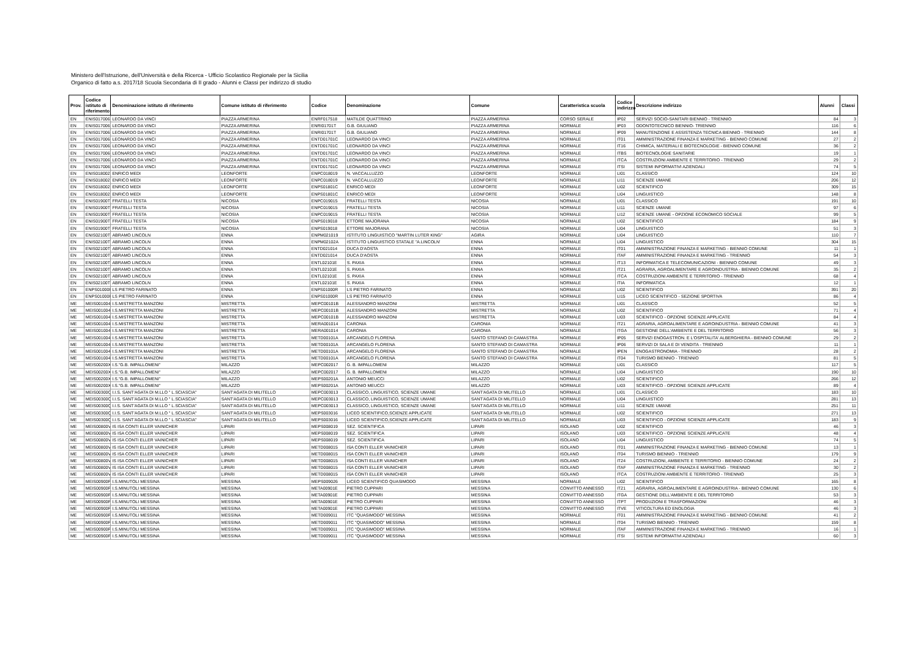Ministero dell'Istruzione, dell'Università e della Ricerca - Ufficio Scolastico Regionale per la Sicilia
Organico di fatto a.s. 2017/18 Scuola Secondaria di II grado - Alunni e Classi per indirizzo di studio
| Prov. | Codice istituto di riferimento | Denominazione istituto di riferimento | Comune istituto di riferimento | Codice | Denominazione | Comune | Caratteristica scuola | Codice indirizzo | Descrizione indirizzo | Alunni | Classi |
| --- | --- | --- | --- | --- | --- | --- | --- | --- | --- | --- | --- |
| EN | ENIS017006 | LEONARDO DA VINCI | PIAZZA ARMERINA | ENRF017518 | MATILDE QUATTRINO | PIAZZA ARMERINA | CORSO SERALE | IP02 | SERVIZI SOCIO-SANITARI BIENNIO - TRIENNIO | 84 | 3 |
| EN | ENIS017006 | LEONARDO DA VINCI | PIAZZA ARMERINA | ENRI01701T | G.B. GIULIANO | PIAZZA ARMERINA | NORMALE | IP03 | ODONTOTECNICO BIENNIO- TRIENNIO | 116 | 6 |
| EN | ENIS017006 | LEONARDO DA VINCI | PIAZZA ARMERINA | ENRI01701T | G.B. GIULIANO | PIAZZA ARMERINA | NORMALE | IP09 | MANUTENZIONE E ASSISTENZA TECNICA BIENNIO - TRIENNIO | 144 | 8 |
| EN | ENIS017006 | LEONARDO DA VINCI | PIAZZA ARMERINA | ENTD01701C | LEONARDO DA VINCI | PIAZZA ARMERINA | NORMALE | IT01 | AMMINISTRAZIONE FINANZA E MARKETING - BIENNIO COMUNE | 27 | 2 |
| EN | ENIS017006 | LEONARDO DA VINCI | PIAZZA ARMERINA | ENTD01701C | LEONARDO DA VINCI | PIAZZA ARMERINA | NORMALE | IT16 | CHIMICA, MATERIALI E BIOTECNOLOGIE - BIENNIO COMUNE | 36 | 2 |
| EN | ENIS017006 | LEONARDO DA VINCI | PIAZZA ARMERINA | ENTD01701C | LEONARDO DA VINCI | PIAZZA ARMERINA | NORMALE | ITBS | BIOTECNOLOGIE SANITARIE | 19 | 1 |
| EN | ENIS017006 | LEONARDO DA VINCI | PIAZZA ARMERINA | ENTD01701C | LEONARDO DA VINCI | PIAZZA ARMERINA | NORMALE | ITCA | COSTRUZIONI AMBIENTE E TERRITORIO - TRIENNIO | 29 | 2 |
| EN | ENIS017006 | LEONARDO DA VINCI | PIAZZA ARMERINA | ENTD01701C | LEONARDO DA VINCI | PIAZZA ARMERINA | NORMALE | ITSI | SISTEMI INFORMATIVI AZIENDALI | 74 | 5 |
| EN | ENIS018002 | ENRICO MEDI | LEONFORTE | ENPC018019 | N. VACCALLUZZO | LEONFORTE | NORMALE | LI01 | CLASSICO | 124 | 10 |
| EN | ENIS018002 | ENRICO MEDI | LEONFORTE | ENPC018019 | N. VACCALLUZZO | LEONFORTE | NORMALE | LI11 | SCIENZE UMANE | 206 | 12 |
| EN | ENIS018002 | ENRICO MEDI | LEONFORTE | ENPS01801C | ENRICO MEDI | LEONFORTE | NORMALE | LI02 | SCIENTIFICO | 309 | 15 |
| EN | ENIS018002 | ENRICO MEDI | LEONFORTE | ENPS01801C | ENRICO MEDI | LEONFORTE | NORMALE | LI04 | LINGUISTICO | 148 | 8 |
| EN | ENIS01900T | FRATELLI TESTA | NICOSIA | ENPC019015 | FRATELLI TESTA | NICOSIA | NORMALE | LI01 | CLASSICO | 191 | 10 |
| EN | ENIS01900T | FRATELLI TESTA | NICOSIA | ENPC019015 | FRATELLI TESTA | NICOSIA | NORMALE | LI11 | SCIENZE UMANE | 97 | 6 |
| EN | ENIS01900T | FRATELLI TESTA | NICOSIA | ENPC019015 | FRATELLI TESTA | NICOSIA | NORMALE | LI12 | SCIENZE UMANE - OPZIONE ECONOMICO SOCIALE | 99 | 5 |
| EN | ENIS01900T | FRATELLI TESTA | NICOSIA | ENPS019018 | ETTORE MAJORANA | NICOSIA | NORMALE | LI02 | SCIENTIFICO | 184 | 9 |
| EN | ENIS01900T | FRATELLI TESTA | NICOSIA | ENPS019018 | ETTORE MAJORANA | NICOSIA | NORMALE | LI04 | LINGUISTICO | 51 | 3 |
| EN | ENIS02100T | ABRAMO LINCOLN | ENNA | ENPM021019 | ISTITUTO LINGUISTICO "MARTIN LUTER KING" | AGIRA | NORMALE | LI04 | LINGUISTICO | 110 | 7 |
| EN | ENIS02100T | ABRAMO LINCOLN | ENNA | ENPM02102A | ISTITUTO LINGUISTICO STATALE "A.LINCOLN' | ENNA | NORMALE | LI04 | LINGUISTICO | 304 | 15 |
| EN | ENIS02100T | ABRAMO LINCOLN | ENNA | ENTD021014 | DUCA D'AOSTA | ENNA | NORMALE | IT01 | AMMINISTRAZIONE FINANZA E MARKETING - BIENNIO COMUNE | 11 | 1 |
| EN | ENIS02100T | ABRAMO LINCOLN | ENNA | ENTD021014 | DUCA D'AOSTA | ENNA | NORMALE | ITAF | AMMINISTRAZIONE FINANZA E MARKETING - TRIENNIO | 54 | 3 |
| EN | ENIS02100T | ABRAMO LINCOLN | ENNA | ENTL02101E | S. PAXIA | ENNA | NORMALE | IT13 | INFORMATICA E TELECOMUNICAZIONI - BIENNIO COMUNE | 49 | 3 |
| EN | ENIS02100T | ABRAMO LINCOLN | ENNA | ENTL02101E | S. PAXIA | ENNA | NORMALE | IT21 | AGRARIA, AGROALIMENTARE E AGROINDUSTRIA - BIENNIO COMUNE | 35 | 2 |
| EN | ENIS02100T | ABRAMO LINCOLN | ENNA | ENTL02101E | S. PAXIA | ENNA | NORMALE | ITCA | COSTRUZIONI AMBIENTE E TERRITORIO - TRIENNIO | 68 | 4 |
| EN | ENIS02100T | ABRAMO LINCOLN | ENNA | ENTL02101E | S. PAXIA | ENNA | NORMALE | ITIA | INFORMATICA | 12 | 1 |
| EN | ENPS01000R | LS PIETRO FARINATO | ENNA | ENPS01000R | LS PIETRO FARINATO | ENNA | NORMALE | LI02 | SCIENTIFICO | 391 | 20 |
| EN | ENPS01000R | LS PIETRO FARINATO | ENNA | ENPS01000R | LS PIETRO FARINATO | ENNA | NORMALE | LI15 | LICEO SCIENTIFICO - SEZIONE SPORTIVA | 86 | 4 |
| ME | MEIS001004 | I.S.MISTRETTA MANZONI | MISTRETTA | MEPC00101B | ALESSANDRO MANZONI | MISTRETTA | NORMALE | LI01 | CLASSICO | 52 | 5 |
| ME | MEIS001004 | I.S.MISTRETTA MANZONI | MISTRETTA | MEPC00101B | ALESSANDRO MANZONI | MISTRETTA | NORMALE | LI02 | SCIENTIFICO | 71 | 4 |
| ME | MEIS001004 | I.S.MISTRETTA MANZONI | MISTRETTA | MEPC00101B | ALESSANDRO MANZONI | MISTRETTA | NORMALE | LI03 | SCIENTIFICO - OPZIONE SCIENZE APPLICATE | 84 | 4 |
| ME | MEIS001004 | I.S.MISTRETTA MANZONI | MISTRETTA | MERA001014 | CARONIA | CARONIA | NORMALE | IT21 | AGRARIA, AGROALIMENTARE E AGROINDUSTRIA - BIENNIO COMUNE | 41 | 3 |
| ME | MEIS001004 | I.S.MISTRETTA MANZONI | MISTRETTA | MERA001014 | CARONIA | CARONIA | NORMALE | ITGA | GESTIONE DELL'AMBIENTE E DEL TERRITORIO | 56 | 3 |
| ME | MEIS001004 | I.S.MISTRETTA MANZONI | MISTRETTA | METD00101A | ARCANGELO FLORENA | SANTO STEFANO DI CAMASTRA | NORMALE | IP05 | SERVIZI ENOGASTRON. E L'OSPITALITA' ALBERGHIERA - BIENNIO COMUNE | 29 | 2 |
| ME | MEIS001004 | I.S.MISTRETTA MANZONI | MISTRETTA | METD00101A | ARCANGELO FLORENA | SANTO STEFANO DI CAMASTRA | NORMALE | IP06 | SERVIZI DI SALA E DI VENDITA - TRIENNIO | 11 | 1 |
| ME | MEIS001004 | I.S.MISTRETTA MANZONI | MISTRETTA | METD00101A | ARCANGELO FLORENA | SANTO STEFANO DI CAMASTRA | NORMALE | IPEN | ENOGASTRONOMIA - TRIENNIO | 28 | 2 |
| ME | MEIS001004 | I.S.MISTRETTA MANZONI | MISTRETTA | METD00101A | ARCANGELO FLORENA | SANTO STEFANO DI CAMASTRA | NORMALE | IT04 | TURISMO BIENNIO - TRIENNIO | 81 | 5 |
| ME | MEIS00200X | I.S."G.B. IMPALLOMENI" | MILAZZO | MEPC002017 | G. B. IMPALLOMENI | MILAZZO | NORMALE | LI01 | CLASSICO | 117 | 5 |
| ME | MEIS00200X | I.S."G.B. IMPALLOMENI" | MILAZZO | MEPC002017 | G. B. IMPALLOMENI | MILAZZO | NORMALE | LI04 | LINGUISTICO | 190 | 10 |
| ME | MEIS00200X | I.S."G.B. IMPALLOMENI" | MILAZZO | MEPS00201A | ANTONIO MEUCCI | MILAZZO | NORMALE | LI02 | SCIENTIFICO | 266 | 12 |
| ME | MEIS00200X | I.S."G.B. IMPALLOMENI" | MILAZZO | MEPS00201A | ANTONIO MEUCCI | MILAZZO | NORMALE | LI03 | SCIENTIFICO - OPZIONE SCIENZE APPLICATE | 89 | 4 |
| ME | MEIS00300Q | I.I.S. SANT'AGATA DI M.LLO " L.SCIASCIA" | SANT'AGATA DI MILITELLO | MEPC003013 | CLASSICO, LINGUISTICO, SCIENZE UMANE | SANT'AGATA DI MILITELLO | NORMALE | LI01 | CLASSICO | 183 | 10 |
| ME | MEIS00300Q | I.I.S. SANT'AGATA DI M.LLO " L.SCIASCIA" | SANT'AGATA DI MILITELLO | MEPC003013 | CLASSICO, LINGUISTICO, SCIENZE UMANE | SANT'AGATA DI MILITELLO | NORMALE | LI04 | LINGUISTICO | 281 | 13 |
| ME | MEIS00300Q | I.I.S. SANT'AGATA DI M.LLO " L.SCIASCIA" | SANT'AGATA DI MILITELLO | MEPC003013 | CLASSICO, LINGUISTICO, SCIENZE UMANE | SANT'AGATA DI MILITELLO | NORMALE | LI11 | SCIENZE UMANE | 251 | 11 |
| ME | MEIS00300Q | I.I.S. SANT'AGATA DI M.LLO " L.SCIASCIA" | SANT'AGATA DI MILITELLO | MEPS003016 | LICEO SCIENTIFICO,SCIENZE APPLICATE | SANT'AGATA DI MILITELLO | NORMALE | LI02 | SCIENTIFICO | 271 | 13 |
| ME | MEIS00300Q | I.I.S. SANT'AGATA DI M.LLO " L.SCIASCIA" | SANT'AGATA DI MILITELLO | MEPS003016 | LICEO SCIENTIFICO,SCIENZE APPLICATE | SANT'AGATA DI MILITELLO | NORMALE | LI03 | SCIENTIFICO - OPZIONE SCIENZE APPLICATE | 183 | 9 |
| ME | MEIS00800V | IS ISA CONTI ELLER VAINICHER | LIPARI | MEPS008019 | SEZ. SCIENTIFICA | LIPARI | ISOLANO | LI02 | SCIENTIFICO | 46 | 3 |
| ME | MEIS00800V | IS ISA CONTI ELLER VAINICHER | LIPARI | MEPS008019 | SEZ. SCIENTIFICA | LIPARI | ISOLANO | LI03 | SCIENTIFICO - OPZIONE SCIENZE APPLICATE | 48 | 4 |
| ME | MEIS00800V | IS ISA CONTI ELLER VAINICHER | LIPARI | MEPS008019 | SEZ. SCIENTIFICA | LIPARI | ISOLANO | LI04 | LINGUISTICO | 74 | 5 |
| ME | MEIS00800V | IS ISA CONTI ELLER VAINICHER | LIPARI | METD008015 | ISA CONTI ELLER VAINICHER | LIPARI | ISOLANO | IT01 | AMMINISTRAZIONE FINANZA E MARKETING - BIENNIO COMUNE | 13 | 1 |
| ME | MEIS00800V | IS ISA CONTI ELLER VAINICHER | LIPARI | METD008015 | ISA CONTI ELLER VAINICHER | LIPARI | ISOLANO | IT04 | TURISMO BIENNIO - TRIENNIO | 179 | 9 |
| ME | MEIS00800V | IS ISA CONTI ELLER VAINICHER | LIPARI | METD008015 | ISA CONTI ELLER VAINICHER | LIPARI | ISOLANO | IT24 | COSTRUZIONI, AMBIENTE E TERRITORIO - BIENNIO COMUNE | 24 | 2 |
| ME | MEIS00800V | IS ISA CONTI ELLER VAINICHER | LIPARI | METD008015 | ISA CONTI ELLER VAINICHER | LIPARI | ISOLANO | ITAF | AMMINISTRAZIONE FINANZA E MARKETING - TRIENNIO | 30 | 2 |
| ME | MEIS00800V | IS ISA CONTI ELLER VAINICHER | LIPARI | METD008015 | ISA CONTI ELLER VAINICHER | LIPARI | ISOLANO | ITCA | COSTRUZIONI AMBIENTE E TERRITORIO - TRIENNIO | 25 | 3 |
| ME | MEIS00900P | I.S.MINUTOLI MESSINA | MESSINA | MEPS009026 | LICEO SCIENTIFICO QUASIMODO | MESSINA | NORMALE | LI02 | SCIENTIFICO | 165 | 8 |
| ME | MEIS00900P | I.S.MINUTOLI MESSINA | MESSINA | META00901E | PIETRO CUPPARI | MESSINA | CONVITTO ANNESSO | IT21 | AGRARIA, AGROALIMENTARE E AGROINDUSTRIA - BIENNIO COMUNE | 130 | 6 |
| ME | MEIS00900P | I.S.MINUTOLI MESSINA | MESSINA | META00901E | PIETRO CUPPARI | MESSINA | CONVITTO ANNESSO | ITGA | GESTIONE DELL'AMBIENTE E DEL TERRITORIO | 53 | 3 |
| ME | MEIS00900P | I.S.MINUTOLI MESSINA | MESSINA | META00901E | PIETRO CUPPARI | MESSINA | CONVITTO ANNESSO | ITPT | PRODUZIONI E TRASFORMAZIONI | 46 | 3 |
| ME | MEIS00900P | I.S.MINUTOLI MESSINA | MESSINA | META00901E | PIETRO CUPPARI | MESSINA | CONVITTO ANNESSO | ITVE | VITICOLTURA ED ENOLOGIA | 46 | 3 |
| ME | MEIS00900P | I.S.MINUTOLI MESSINA | MESSINA | METD009011 | ITC "QUASIMODO" MESSINA | MESSINA | NORMALE | IT01 | AMMINISTRAZIONE FINANZA E MARKETING - BIENNIO COMUNE | 41 | 2 |
| ME | MEIS00900P | I.S.MINUTOLI MESSINA | MESSINA | METD009011 | ITC "QUASIMODO" MESSINA | MESSINA | NORMALE | IT04 | TURISMO BIENNIO - TRIENNIO | 159 | 8 |
| ME | MEIS00900P | I.S.MINUTOLI MESSINA | MESSINA | METD009011 | ITC "QUASIMODO" MESSINA | MESSINA | NORMALE | ITAF | AMMINISTRAZIONE FINANZA E MARKETING - TRIENNIO | 16 | 1 |
| ME | MEIS00900P | I.S.MINUTOLI MESSINA | MESSINA | METD009011 | ITC "QUASIMODO" MESSINA | MESSINA | NORMALE | ITSI | SISTEMI INFORMATIVI AZIENDALI | 60 | 3 |